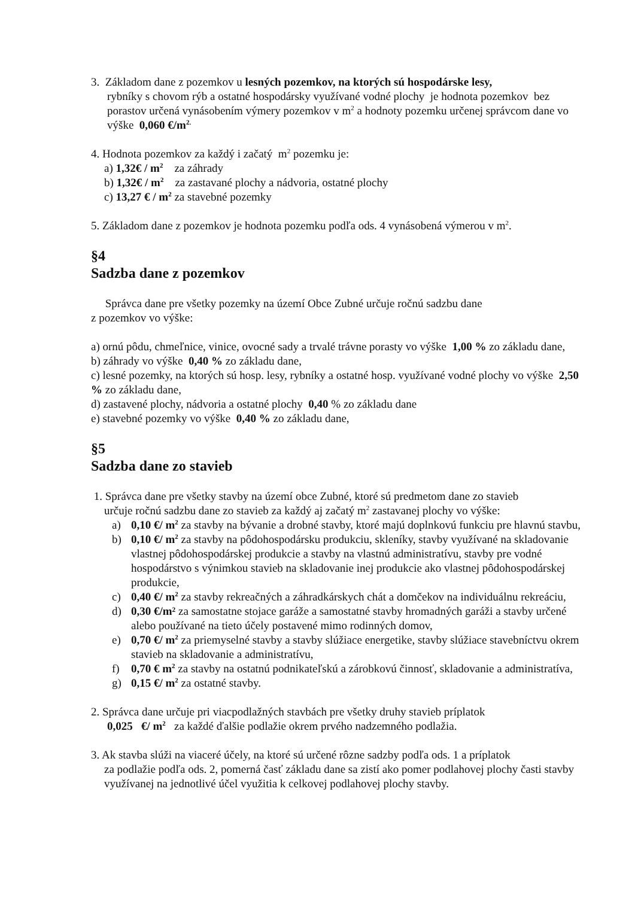3. Základom dane z pozemkov u lesných pozemkov, na ktorých sú hospodárske lesy,
rybníky s chovom rýb a ostatné hospodársky využívané vodné plochy je hodnota pozemkov bez porastov určená vynásobením výmery pozemkov v m<sup>2</sup> a hodnoty pozemku určenej správcom dane vo výške 0,060 €/m<sup>2.</sup>
4. Hodnota pozemkov za každý i začatý m<sup>2</sup> pozemku je:
a) 1,32€ / m<sup>2</sup> za záhrady
b) 1,32€ / m<sup>2</sup> za zastavané plochy a nádvoria, ostatné plochy
c) 13,27 € / m<sup>2</sup> za stavebné pozemky
5. Základom dane z pozemkov je hodnota pozemku podľa ods. 4 vynásobená výmerou v m<sup>2</sup>.
§4
Sadzba dane z pozemkov
Správca dane pre všetky pozemky na území Obce Zubné určuje ročnú sadzbu dane
z pozemkov vo výške:
a) ornú pôdu, chmeľnice, vinice, ovocné sady a trvalé trávne porasty vo výške 1,00 % zo základu dane,
b) záhrady vo výške 0,40 % zo základu dane,
c) lesné pozemky, na ktorých sú hosp. lesy, rybníky a ostatné hosp. využívané vodné plochy vo výške 2,50 % zo základu dane,
d) zastavené plochy, nádvoria a ostatné plochy 0,40 % zo základu dane
e) stavebné pozemky vo výške 0,40 % zo základu dane,
§5
Sadzba dane zo stavieb
1. Správca dane pre všetky stavby na území obce Zubné, ktoré sú predmetom dane zo stavieb
určuje ročnú sadzbu dane zo stavieb za každý aj začatý m<sup>2</sup> zastavanej plochy vo výške:
a) 0,10 €/ m<sup>2</sup> za stavby na bývanie a drobné stavby, ktoré majú doplnkovú funkciu pre hlavnú stavbu,
b) 0,10 €/ m<sup>2</sup> za stavby na pôdohospodársku produkciu, skleníky, stavby využívané na skladovanie vlastnej pôdohospodárskej produkcie a stavby na vlastnú administratívu, stavby pre vodné hospodárstvo s výnimkou stavieb na skladovanie inej produkcie ako vlastnej pôdohospodárskej produkcie,
c) 0,40 €/ m<sup>2</sup> za stavby rekreačných a záhradkárskych chát a domčekov na individuálnu rekreáciu,
d) 0,30 €/m² za samostatne stojace garáže a samostatné stavby hromadných garáži a stavby určené alebo používané na tieto účely postavené mimo rodinných domov,
e) 0,70 €/ m<sup>2</sup> za priemyselné stavby a stavby slúžiace energetike, stavby slúžiace stavebníctvu okrem stavieb na skladovanie a administratívu,
f) 0,70 € m<sup>2</sup> za stavby na ostatnú podnikateľskú a zárobkovú činnosť, skladovanie a administratíva,
g) 0,15 €/ m<sup>2</sup> za ostatné stavby.
2. Správca dane určuje pri viacpodlažných stavbách pre všetky druhy stavieb príplatok
0,025 €/ m<sup>2</sup> za každé ďalšie podlažie okrem prvého nadzemného podlažia.
3. Ak stavba slúži na viaceré účely, na ktoré sú určené rôzne sadzby podľa ods. 1 a príplatok
za podlažie podľa ods. 2, pomerná časť základu dane sa zistí ako pomer podlahovej plochy časti stavby využívanej na jednotlivé účel využitia k celkovej podlahovej plochy stavby.